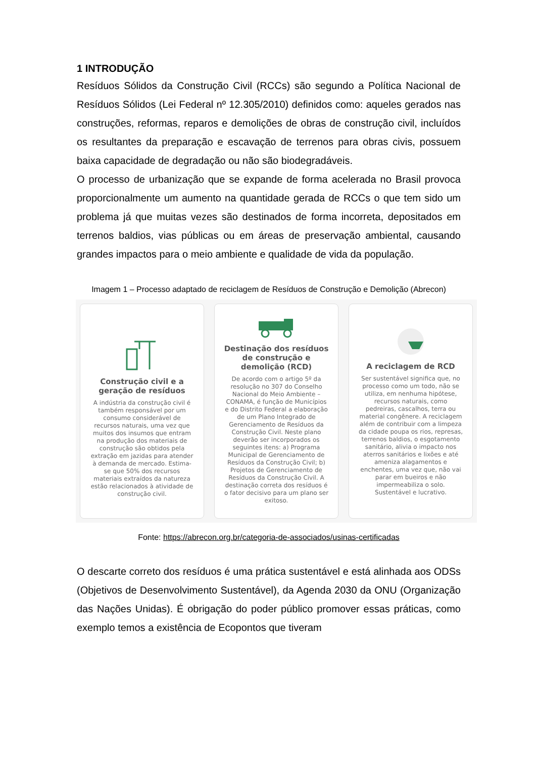1 INTRODUÇÃO
Resíduos Sólidos da Construção Civil (RCCs) são segundo a Política Nacional de Resíduos Sólidos (Lei Federal nº 12.305/2010) definidos como: aqueles gerados nas construções, reformas, reparos e demolições de obras de construção civil, incluídos os resultantes da preparação e escavação de terrenos para obras civis, possuem baixa capacidade de degradação ou não são biodegradáveis.
O processo de urbanização que se expande de forma acelerada no Brasil provoca proporcionalmente um aumento na quantidade gerada de RCCs o que tem sido um problema já que muitas vezes são destinados de forma incorreta, depositados em terrenos baldios, vias públicas ou em áreas de preservação ambiental, causando grandes impactos para o meio ambiente e qualidade de vida da população.
Imagem 1 – Processo adaptado de reciclagem de Resíduos de Construção e Demolição (Abrecon)
Construção civil e a geração de resíduos
A indústria da construção civil é também responsável por um consumo considerável de recursos naturais, uma vez que muitos dos insumos que entram na produção dos materiais de construção são obtidos pela extração em jazidas para atender à demanda de mercado. Estima-se que 50% dos recursos materiais extraídos da natureza estão relacionados à atividade de construção civil.
Destinação dos resíduos de construção e demolição (RCD)
De acordo com o artigo 5º da resolução no 307 do Conselho Nacional do Meio Ambiente – CONAMA, é função de Municípios e do Distrito Federal a elaboração de um Plano Integrado de Gerenciamento de Resíduos da Construção Civil. Neste plano deverão ser incorporados os seguintes itens: a) Programa Municipal de Gerenciamento de Resíduos da Construção Civil; b) Projetos de Gerenciamento de Resíduos da Construção Civil. A destinação correta dos resíduos é o fator decisivo para um plano ser exitoso.
A reciclagem de RCD
Ser sustentável significa que, no processo como um todo, não se utiliza, em nenhuma hipótese, recursos naturais, como pedreiras, cascalhos, terra ou material congênere. A reciclagem além de contribuir com a limpeza da cidade poupa os rios, represas, terrenos baldios, o esgotamento sanitário, alivia o impacto nos aterros sanitários e lixões e até ameniza alagamentos e enchentes, uma vez que, não vai parar em bueiros e não impermeabiliza o solo. Sustentável e lucrativo.
Fonte: https://abrecon.org.br/categoria-de-associados/usinas-certificadas
O descarte correto dos resíduos é uma prática sustentável e está alinhada aos ODSs (Objetivos de Desenvolvimento Sustentável), da Agenda 2030 da ONU (Organização das Nações Unidas). É obrigação do poder público promover essas práticas, como exemplo temos a existência de Ecopontos que tiveram